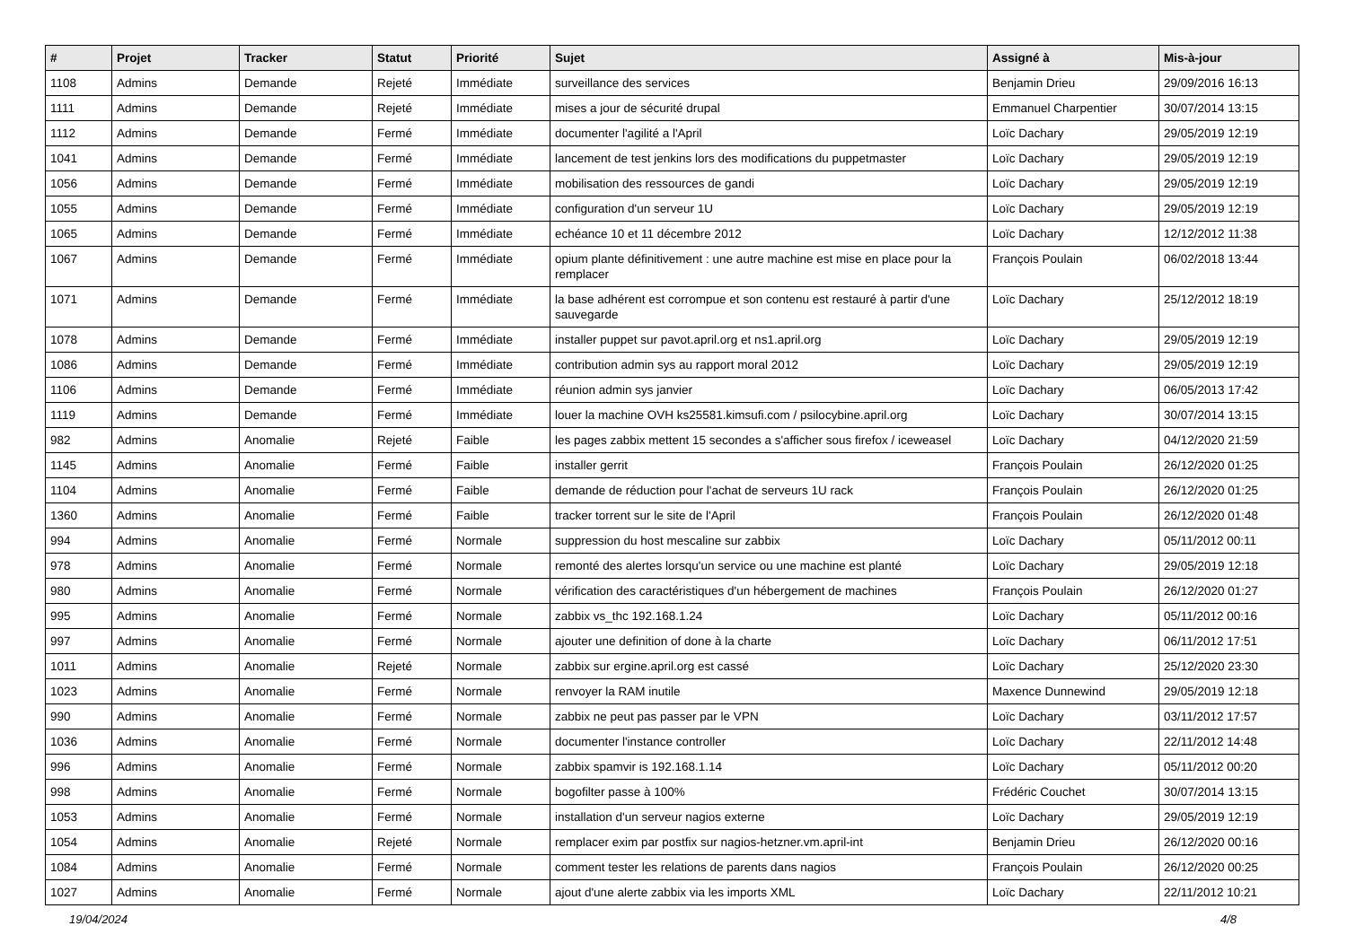| # | Projet | Tracker | Statut | Priorité | Sujet | Assigné à | Mis-à-jour |
| --- | --- | --- | --- | --- | --- | --- | --- |
| 1108 | Admins | Demande | Rejeté | Immédiate | surveillance des services | Benjamin Drieu | 29/09/2016 16:13 |
| 1111 | Admins | Demande | Rejeté | Immédiate | mises a jour de sécurité drupal | Emmanuel Charpentier | 30/07/2014 13:15 |
| 1112 | Admins | Demande | Fermé | Immédiate | documenter l'agilité a l'April | Loïc Dachary | 29/05/2019 12:19 |
| 1041 | Admins | Demande | Fermé | Immédiate | lancement de test jenkins lors des modifications du puppetmaster | Loïc Dachary | 29/05/2019 12:19 |
| 1056 | Admins | Demande | Fermé | Immédiate | mobilisation des ressources de gandi | Loïc Dachary | 29/05/2019 12:19 |
| 1055 | Admins | Demande | Fermé | Immédiate | configuration d'un serveur 1U | Loïc Dachary | 29/05/2019 12:19 |
| 1065 | Admins | Demande | Fermé | Immédiate | echéance 10 et 11 décembre 2012 | Loïc Dachary | 12/12/2012 11:38 |
| 1067 | Admins | Demande | Fermé | Immédiate | opium plante définitivement : une autre machine est mise en place pour la remplacer | François Poulain | 06/02/2018 13:44 |
| 1071 | Admins | Demande | Fermé | Immédiate | la base adhérent est corrompue et son contenu est restauré à partir d'une sauvegarde | Loïc Dachary | 25/12/2012 18:19 |
| 1078 | Admins | Demande | Fermé | Immédiate | installer puppet sur pavot.april.org et ns1.april.org | Loïc Dachary | 29/05/2019 12:19 |
| 1086 | Admins | Demande | Fermé | Immédiate | contribution admin sys au rapport moral 2012 | Loïc Dachary | 29/05/2019 12:19 |
| 1106 | Admins | Demande | Fermé | Immédiate | réunion admin sys janvier | Loïc Dachary | 06/05/2013 17:42 |
| 1119 | Admins | Demande | Fermé | Immédiate | louer la machine OVH ks25581.kimsufi.com / psilocybine.april.org | Loïc Dachary | 30/07/2014 13:15 |
| 982 | Admins | Anomalie | Rejeté | Faible | les pages zabbix mettent 15 secondes a s'afficher sous firefox / iceweasel | Loïc Dachary | 04/12/2020 21:59 |
| 1145 | Admins | Anomalie | Fermé | Faible | installer gerrit | François Poulain | 26/12/2020 01:25 |
| 1104 | Admins | Anomalie | Fermé | Faible | demande de réduction pour l'achat de serveurs 1U rack | François Poulain | 26/12/2020 01:25 |
| 1360 | Admins | Anomalie | Fermé | Faible | tracker torrent sur le site de l'April | François Poulain | 26/12/2020 01:48 |
| 994 | Admins | Anomalie | Fermé | Normale | suppression du host mescaline sur zabbix | Loïc Dachary | 05/11/2012 00:11 |
| 978 | Admins | Anomalie | Fermé | Normale | remonté des alertes lorsqu'un service ou une machine est planté | Loïc Dachary | 29/05/2019 12:18 |
| 980 | Admins | Anomalie | Fermé | Normale | vérification des caractéristiques d'un hébergement de machines | François Poulain | 26/12/2020 01:27 |
| 995 | Admins | Anomalie | Fermé | Normale | zabbix vs_thc 192.168.1.24 | Loïc Dachary | 05/11/2012 00:16 |
| 997 | Admins | Anomalie | Fermé | Normale | ajouter une definition of done à la charte | Loïc Dachary | 06/11/2012 17:51 |
| 1011 | Admins | Anomalie | Rejeté | Normale | zabbix sur ergine.april.org est cassé | Loïc Dachary | 25/12/2020 23:30 |
| 1023 | Admins | Anomalie | Fermé | Normale | renvoyer la RAM inutile | Maxence Dunnewind | 29/05/2019 12:18 |
| 990 | Admins | Anomalie | Fermé | Normale | zabbix ne peut pas passer par le VPN | Loïc Dachary | 03/11/2012 17:57 |
| 1036 | Admins | Anomalie | Fermé | Normale | documenter l'instance controller | Loïc Dachary | 22/11/2012 14:48 |
| 996 | Admins | Anomalie | Fermé | Normale | zabbix spamvir is 192.168.1.14 | Loïc Dachary | 05/11/2012 00:20 |
| 998 | Admins | Anomalie | Fermé | Normale | bogofilter passe à 100% | Frédéric Couchet | 30/07/2014 13:15 |
| 1053 | Admins | Anomalie | Fermé | Normale | installation d'un serveur nagios externe | Loïc Dachary | 29/05/2019 12:19 |
| 1054 | Admins | Anomalie | Rejeté | Normale | remplacer exim par postfix sur nagios-hetzner.vm.april-int | Benjamin Drieu | 26/12/2020 00:16 |
| 1084 | Admins | Anomalie | Fermé | Normale | comment tester les relations de parents dans nagios | François Poulain | 26/12/2020 00:25 |
| 1027 | Admins | Anomalie | Fermé | Normale | ajout d'une alerte zabbix via les imports XML | Loïc Dachary | 22/11/2012 10:21 |
19/04/2024 4/8